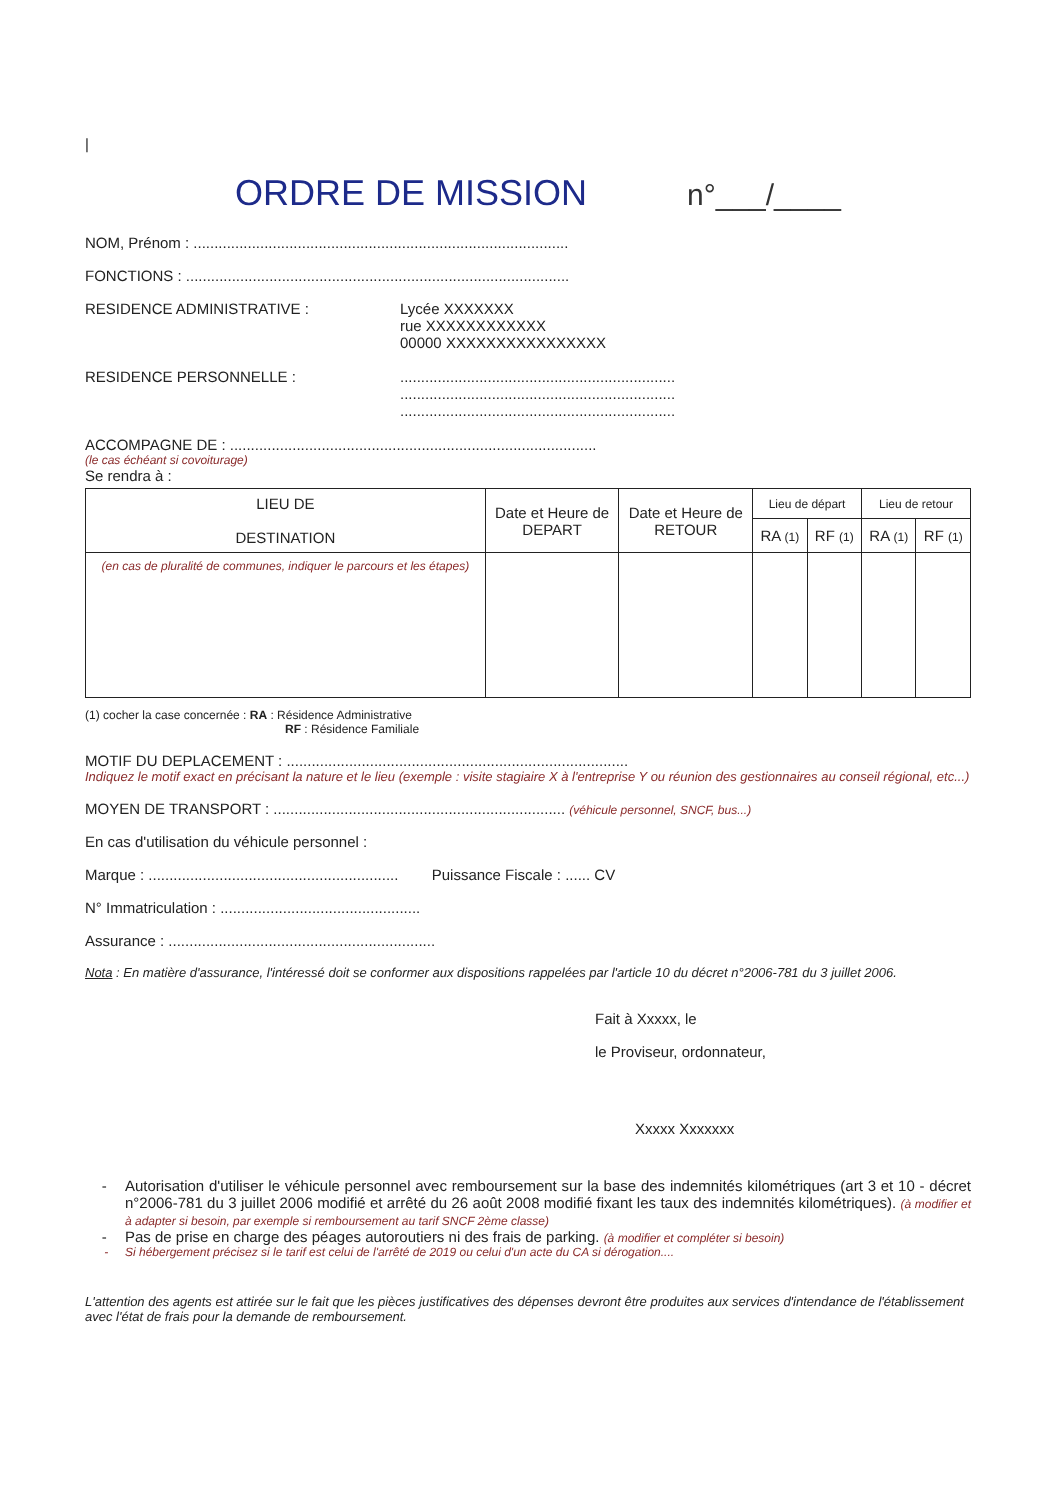|
ORDRE DE MISSION n°___/____
NOM, Prénom : ..........................................................................................
FONCTIONS : ............................................................................................
RESIDENCE ADMINISTRATIVE : Lycée XXXXXXX
rue XXXXXXXXXXXX
00000 XXXXXXXXXXXXXXXX
RESIDENCE PERSONNELLE : ..................................................................
..................................................................
..................................................................
ACCOMPAGNE DE : ........................................................................................
(le cas échéant si covoiturage)
Se rendra à :
| LIEU DE DESTINATION | Date et Heure de DEPART | Date et Heure de RETOUR | Lieu de départ | | Lieu de retour | |
| --- | --- | --- | --- | --- | --- | --- |
| | | | RA (1) | RF (1) | RA (1) | RF (1) |
| (en cas de pluralité de communes, indiquer le parcours et les étapes) | | | | | | |
(1) cocher la case concernée : RA : Résidence Administrative
RF : Résidence Familiale
MOTIF DU DEPLACEMENT : ..................................................................................
Indiquez le motif exact en précisant la nature et le lieu (exemple : visite stagiaire X à l'entreprise Y ou réunion des gestionnaires au conseil régional, etc...)
MOYEN DE TRANSPORT : ...................................................................... (véhicule personnel, SNCF, bus...)
En cas d'utilisation du véhicule personnel :
Marque : ............................................................ Puissance Fiscale : ...... CV
N° Immatriculation : ................................................
Assurance : ................................................................
Nota : En matière d'assurance, l'intéressé doit se conformer aux dispositions rappelées par l'article 10 du décret n°2006-781 du 3 juillet 2006.
Fait à Xxxxx, le
le Proviseur, ordonnateur,
Xxxxx Xxxxxxx
Autorisation d'utiliser le véhicule personnel avec remboursement sur la base des indemnités kilométriques (art 3 et 10 - décret n°2006-781 du 3 juillet 2006 modifié et arrêté du 26 août 2008 modifié fixant les taux des indemnités kilométriques). (à modifier et à adapter si besoin, par exemple si remboursement au tarif SNCF 2ème classe)
Pas de prise en charge des péages autoroutiers ni des frais de parking. (à modifier et compléter si besoin)
Si hébergement précisez si le tarif est celui de l'arrêté de 2019 ou celui d'un acte du CA si dérogation....
L'attention des agents est attirée sur le fait que les pièces justificatives des dépenses devront être produites aux services d'intendance de l'établissement avec l'état de frais pour la demande de remboursement.